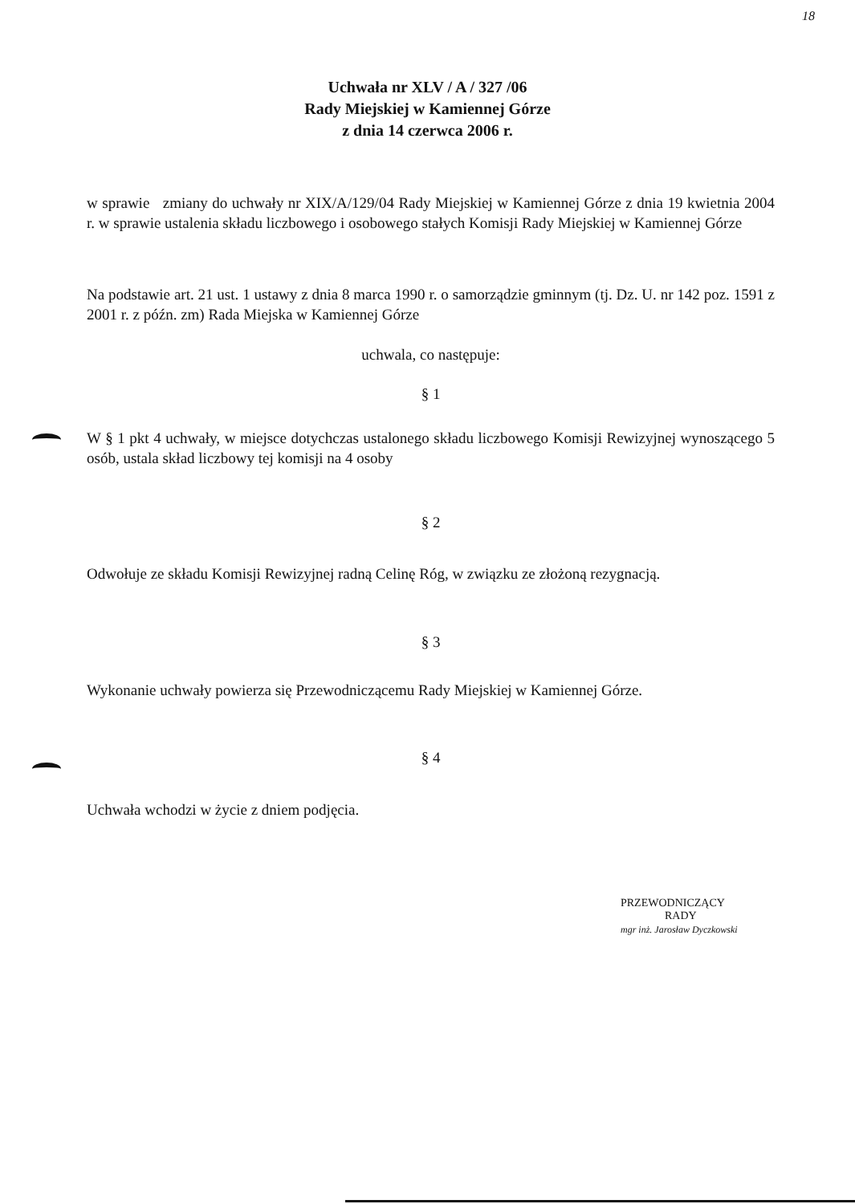18
Uchwała nr XLV / A / 327 /06
Rady Miejskiej w Kamiennej Górze
z dnia 14 czerwca 2006 r.
w sprawie zmiany do uchwały nr XIX/A/129/04 Rady Miejskiej w Kamiennej Górze z dnia 19 kwietnia 2004 r. w sprawie ustalenia składu liczbowego i osobowego stałych Komisji Rady Miejskiej w Kamiennej Górze
Na podstawie art. 21 ust. 1 ustawy z dnia 8 marca 1990 r. o samorządzie gminnym (tj. Dz. U. nr 142 poz. 1591 z 2001 r. z późn. zm) Rada Miejska w Kamiennej Górze
uchwala, co następuje:
§ 1
W § 1 pkt 4 uchwały, w miejsce dotychczas ustalonego składu liczbowego Komisji Rewizyjnej wynoszącego 5 osób, ustala skład liczbowy tej komisji na 4 osoby
§ 2
Odwołuje ze składu Komisji Rewizyjnej radną Celinę Róg, w związku ze złożoną rezygnacją.
§ 3
Wykonanie uchwały powierza się Przewodniczącemu Rady Miejskiej w Kamiennej Górze.
§ 4
Uchwała wchodzi w życie z dniem podjęcia.
PRZEWODNICZĄCY
RADY
mgr inż. Jarosław Dyczkowski